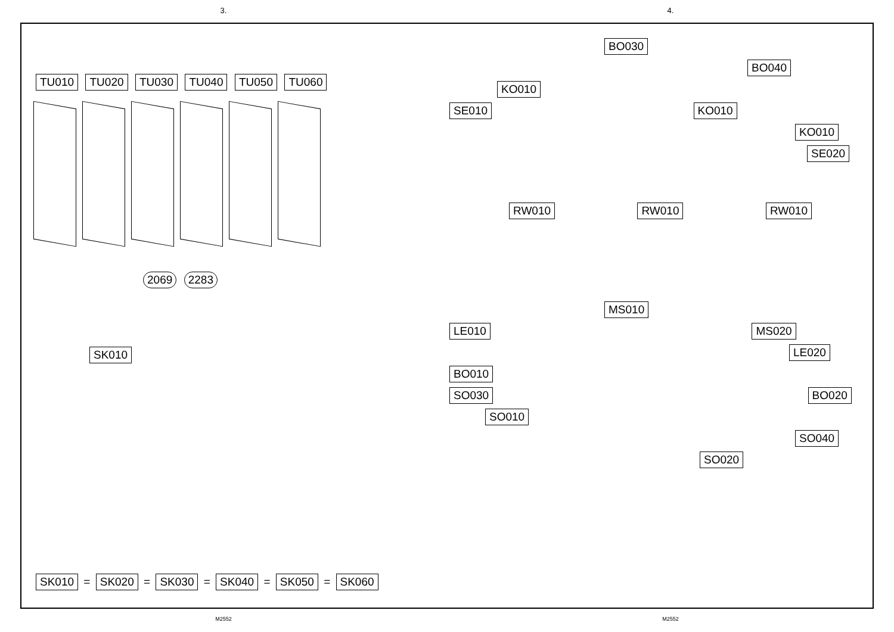3. 4.
TU010 TU020 TU030 TU040 TU050 TU060
2069 2283
SK010
SK010 = SK020 = SK030 = SK040 = SK050 = SK060
BO030
BO040
KO010
SE010 KO010
KO010
SE020
RW010 RW010 RW010
MS010
LE010 MS020
LE020
BO010
SO030 BO020
SO010
SO040
SO020
M2552 M2552